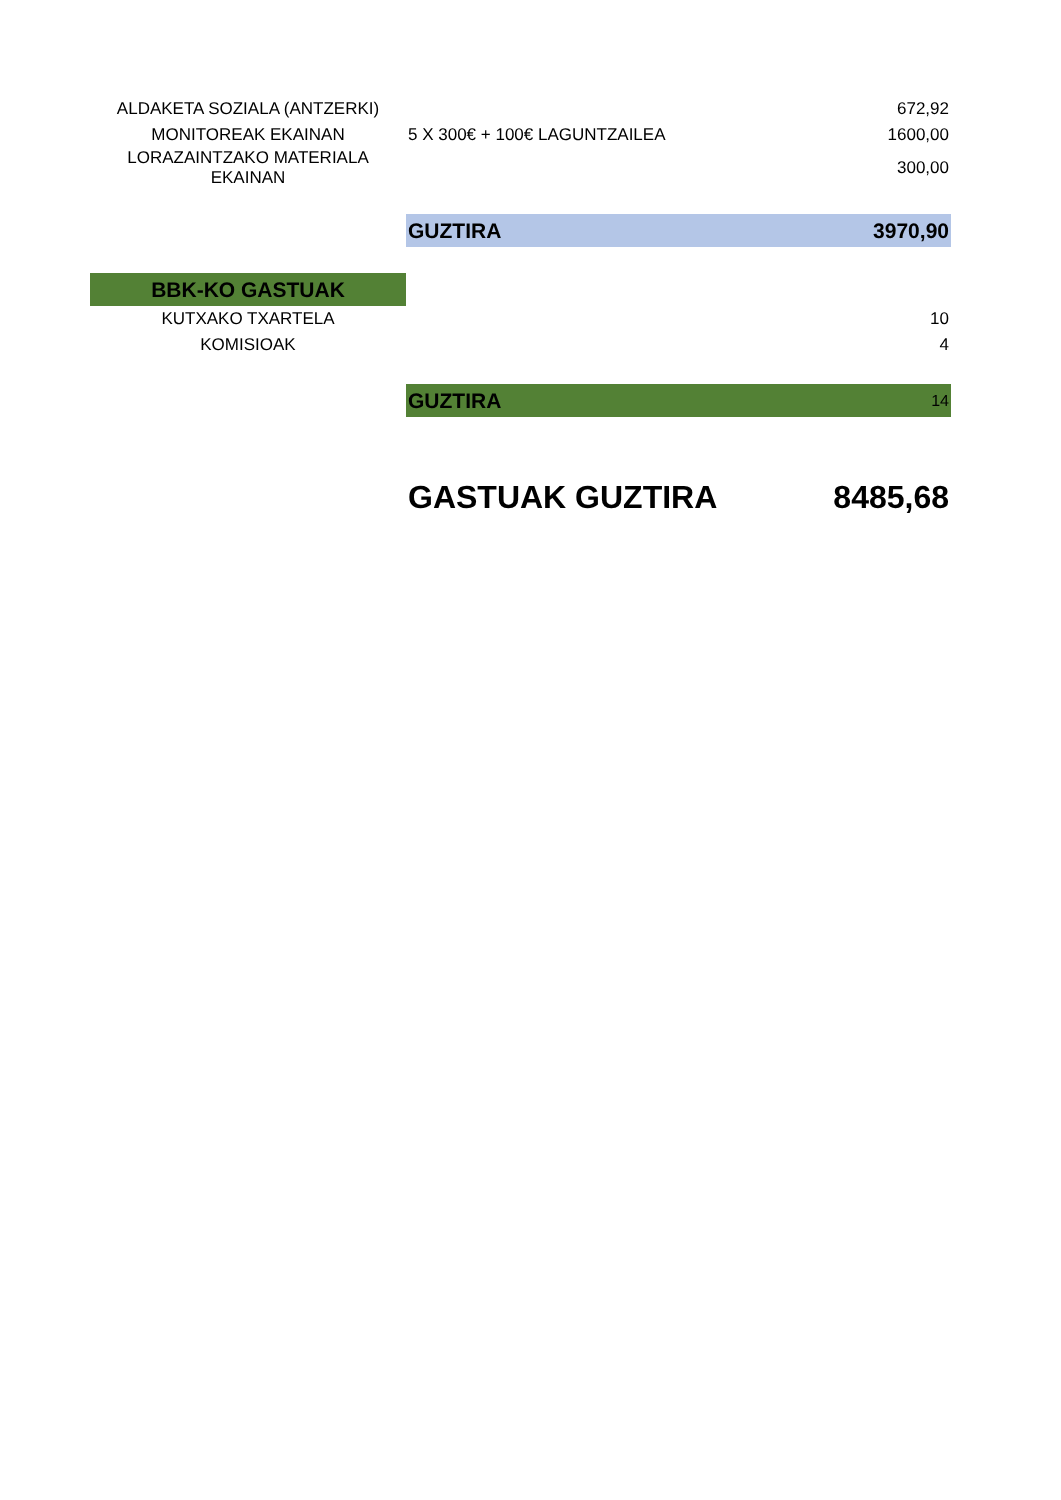| ALDAKETA SOZIALA (ANTZERKI) | | 672,92 |
| MONITOREAK EKAINAN | 5 X 300€ + 100€ LAGUNTZAILEA | 1600,00 |
| LORAZAINTZAKO MATERIALA EKAINAN | | 300,00 |
| | GUZTIRA | 3970,90 |
| BBK-KO GASTUAK | | |
| KUTXAKO TXARTELA | | 10 |
| KOMISIOAK | | 4 |
| | GUZTIRA | 14 |
| | GASTUAK GUZTIRA | 8485,68 |